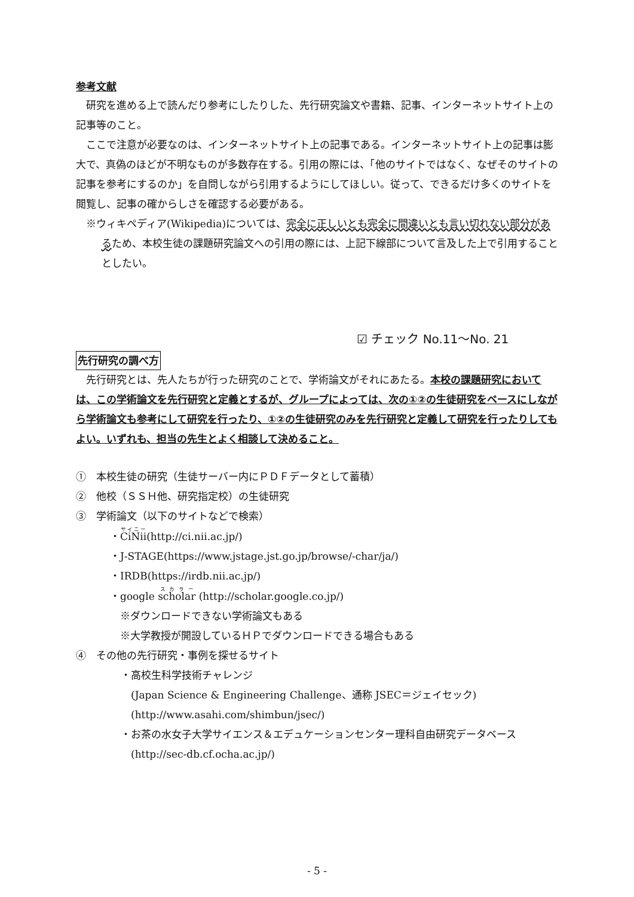参考文献
研究を進める上で読んだり参考にしたりした、先行研究論文や書籍、記事、インターネットサイト上の記事等のこと。
ここで注意が必要なのは、インターネットサイト上の記事である。インターネットサイト上の記事は膨大で、真偽のほどが不明なものが多数存在する。引用の際には、「他のサイトではなく、なぜそのサイトの記事を参考にするのか」を自問しながら引用するようにしてほしい。従って、できるだけ多くのサイトを閲覧し、記事の確からしさを確認する必要がある。
※ウィキペディア(Wikipedia)については、完全に正しいとも完全に間違いとも言い切れない部分があるため、本校生徒の課題研究論文への引用の際には、上記下線部について言及した上で引用することとしたい。
☑ チェック No.11～No. 21
先行研究の調べ方
先行研究とは、先人たちが行った研究のことで、学術論文がそれにあたる。本校の課題研究においては、この学術論文を先行研究と定義とするが、グループによっては、次の①②の生徒研究をベースにしながら学術論文も参考にして研究を行ったり、①②の生徒研究のみを先行研究と定義して研究を行ったりしてもよい。いずれも、担当の先生とよく相談して決めること。
①　本校生徒の研究（生徒サーバー内にＰＤＦデータとして蓄積）
②　他校（ＳＳＨ他、研究指定校）の生徒研究
③　学術論文（以下のサイトなどで検索）
・CiNii(http://ci.nii.ac.jp/)
・J-STAGE(https://www.jstage.jst.go.jp/browse/-char/ja/)
・IRDB(https://irdb.nii.ac.jp/)
・google scholar (http://scholar.google.co.jp/)
　※ダウンロードできない学術論文もある
　※大学教授が開設しているＨＰでダウンロードできる場合もある
④　その他の先行研究・事例を探せるサイト
・高校生科学技術チャレンジ
　(Japan Science & Engineering Challenge、通称 JSEC＝ジェイセック)
　(http://www.asahi.com/shimbun/jsec/)
・お茶の水女子大学サイエンス＆エデュケーションセンター理科自由研究データベース
　(http://sec-db.cf.ocha.ac.jp/)
- 5 -